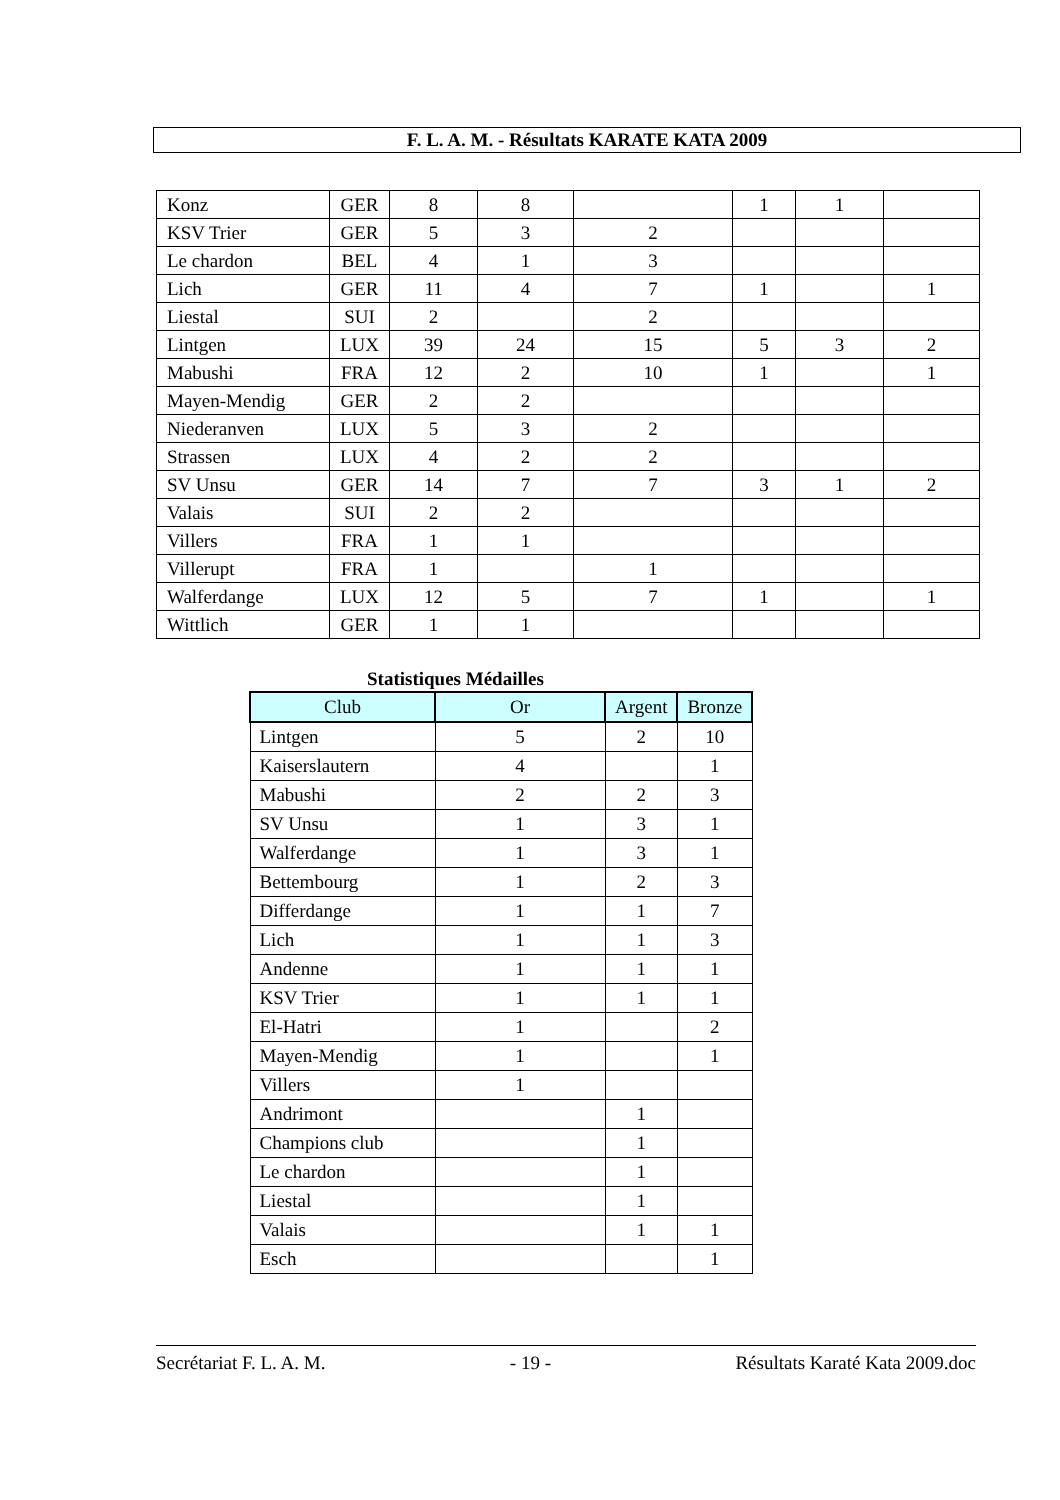F. L. A. M. - Résultats KARATE KATA 2009
| Konz | GER | 8 | 8 | | 1 | 1 | |
| KSV Trier | GER | 5 | 3 | 2 | | | |
| Le chardon | BEL | 4 | 1 | 3 | | | |
| Lich | GER | 11 | 4 | 7 | 1 | | 1 |
| Liestal | SUI | 2 | | 2 | | | |
| Lintgen | LUX | 39 | 24 | 15 | 5 | 3 | 2 |
| Mabushi | FRA | 12 | 2 | 10 | 1 | | 1 |
| Mayen-Mendig | GER | 2 | 2 | | | | |
| Niederanven | LUX | 5 | 3 | 2 | | | |
| Strassen | LUX | 4 | 2 | 2 | | | |
| SV Unsu | GER | 14 | 7 | 7 | 3 | 1 | 2 |
| Valais | SUI | 2 | 2 | | | | |
| Villers | FRA | 1 | 1 | | | | |
| Villerupt | FRA | 1 | | 1 | | | |
| Walferdange | LUX | 12 | 5 | 7 | 1 | | 1 |
| Wittlich | GER | 1 | 1 | | | | |
Statistiques Médailles
| Club | Or | Argent | Bronze |
| --- | --- | --- | --- |
| Lintgen | 5 | 2 | 10 |
| Kaiserslautern | 4 | | 1 |
| Mabushi | 2 | 2 | 3 |
| SV Unsu | 1 | 3 | 1 |
| Walferdange | 1 | 3 | 1 |
| Bettembourg | 1 | 2 | 3 |
| Differdange | 1 | 1 | 7 |
| Lich | 1 | 1 | 3 |
| Andenne | 1 | 1 | 1 |
| KSV Trier | 1 | 1 | 1 |
| El-Hatri | 1 | | 2 |
| Mayen-Mendig | 1 | | 1 |
| Villers | 1 | | |
| Andrimont | | 1 | |
| Champions club | | 1 | |
| Le chardon | | 1 | |
| Liestal | | 1 | |
| Valais | | 1 | 1 |
| Esch | | | 1 |
Secrétariat F. L. A. M. - 19 - Résultats Karaté Kata 2009.doc